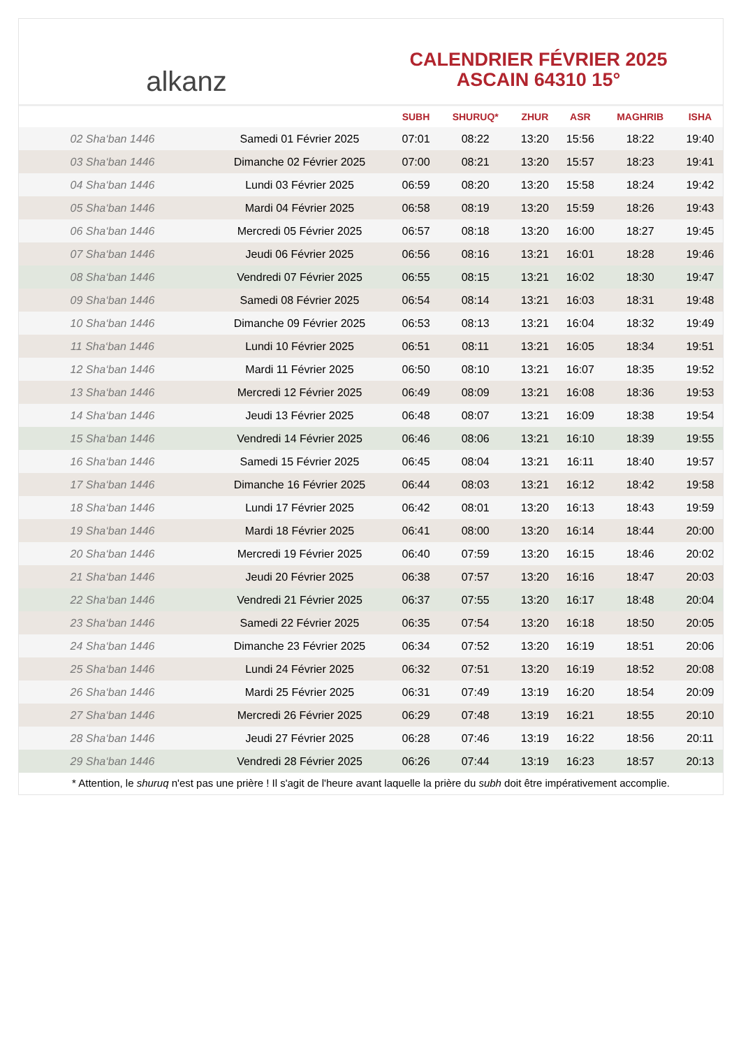alkanz
CALENDRIER FÉVRIER 2025
ASCAIN 64310 15°
| | | SUBH | SHURUQ* | ZHUR | ASR | MAGHRIB | ISHA |
| --- | --- | --- | --- | --- | --- | --- | --- |
| 02 Sha‘ban 1446 | Samedi 01 Février 2025 | 07:01 | 08:22 | 13:20 | 15:56 | 18:22 | 19:40 |
| 03 Sha‘ban 1446 | Dimanche 02 Février 2025 | 07:00 | 08:21 | 13:20 | 15:57 | 18:23 | 19:41 |
| 04 Sha‘ban 1446 | Lundi 03 Février 2025 | 06:59 | 08:20 | 13:20 | 15:58 | 18:24 | 19:42 |
| 05 Sha‘ban 1446 | Mardi 04 Février 2025 | 06:58 | 08:19 | 13:20 | 15:59 | 18:26 | 19:43 |
| 06 Sha‘ban 1446 | Mercredi 05 Février 2025 | 06:57 | 08:18 | 13:20 | 16:00 | 18:27 | 19:45 |
| 07 Sha‘ban 1446 | Jeudi 06 Février 2025 | 06:56 | 08:16 | 13:21 | 16:01 | 18:28 | 19:46 |
| 08 Sha‘ban 1446 | Vendredi 07 Février 2025 | 06:55 | 08:15 | 13:21 | 16:02 | 18:30 | 19:47 |
| 09 Sha‘ban 1446 | Samedi 08 Février 2025 | 06:54 | 08:14 | 13:21 | 16:03 | 18:31 | 19:48 |
| 10 Sha‘ban 1446 | Dimanche 09 Février 2025 | 06:53 | 08:13 | 13:21 | 16:04 | 18:32 | 19:49 |
| 11 Sha‘ban 1446 | Lundi 10 Février 2025 | 06:51 | 08:11 | 13:21 | 16:05 | 18:34 | 19:51 |
| 12 Sha‘ban 1446 | Mardi 11 Février 2025 | 06:50 | 08:10 | 13:21 | 16:07 | 18:35 | 19:52 |
| 13 Sha‘ban 1446 | Mercredi 12 Février 2025 | 06:49 | 08:09 | 13:21 | 16:08 | 18:36 | 19:53 |
| 14 Sha‘ban 1446 | Jeudi 13 Février 2025 | 06:48 | 08:07 | 13:21 | 16:09 | 18:38 | 19:54 |
| 15 Sha‘ban 1446 | Vendredi 14 Février 2025 | 06:46 | 08:06 | 13:21 | 16:10 | 18:39 | 19:55 |
| 16 Sha‘ban 1446 | Samedi 15 Février 2025 | 06:45 | 08:04 | 13:21 | 16:11 | 18:40 | 19:57 |
| 17 Sha‘ban 1446 | Dimanche 16 Février 2025 | 06:44 | 08:03 | 13:21 | 16:12 | 18:42 | 19:58 |
| 18 Sha‘ban 1446 | Lundi 17 Février 2025 | 06:42 | 08:01 | 13:20 | 16:13 | 18:43 | 19:59 |
| 19 Sha‘ban 1446 | Mardi 18 Février 2025 | 06:41 | 08:00 | 13:20 | 16:14 | 18:44 | 20:00 |
| 20 Sha‘ban 1446 | Mercredi 19 Février 2025 | 06:40 | 07:59 | 13:20 | 16:15 | 18:46 | 20:02 |
| 21 Sha‘ban 1446 | Jeudi 20 Février 2025 | 06:38 | 07:57 | 13:20 | 16:16 | 18:47 | 20:03 |
| 22 Sha‘ban 1446 | Vendredi 21 Février 2025 | 06:37 | 07:55 | 13:20 | 16:17 | 18:48 | 20:04 |
| 23 Sha‘ban 1446 | Samedi 22 Février 2025 | 06:35 | 07:54 | 13:20 | 16:18 | 18:50 | 20:05 |
| 24 Sha‘ban 1446 | Dimanche 23 Février 2025 | 06:34 | 07:52 | 13:20 | 16:19 | 18:51 | 20:06 |
| 25 Sha‘ban 1446 | Lundi 24 Février 2025 | 06:32 | 07:51 | 13:20 | 16:19 | 18:52 | 20:08 |
| 26 Sha‘ban 1446 | Mardi 25 Février 2025 | 06:31 | 07:49 | 13:19 | 16:20 | 18:54 | 20:09 |
| 27 Sha‘ban 1446 | Mercredi 26 Février 2025 | 06:29 | 07:48 | 13:19 | 16:21 | 18:55 | 20:10 |
| 28 Sha‘ban 1446 | Jeudi 27 Février 2025 | 06:28 | 07:46 | 13:19 | 16:22 | 18:56 | 20:11 |
| 29 Sha‘ban 1446 | Vendredi 28 Février 2025 | 06:26 | 07:44 | 13:19 | 16:23 | 18:57 | 20:13 |
* Attention, le shuruq n'est pas une prière ! Il s'agit de l'heure avant laquelle la prière du subh doit être impérativement accomplie.